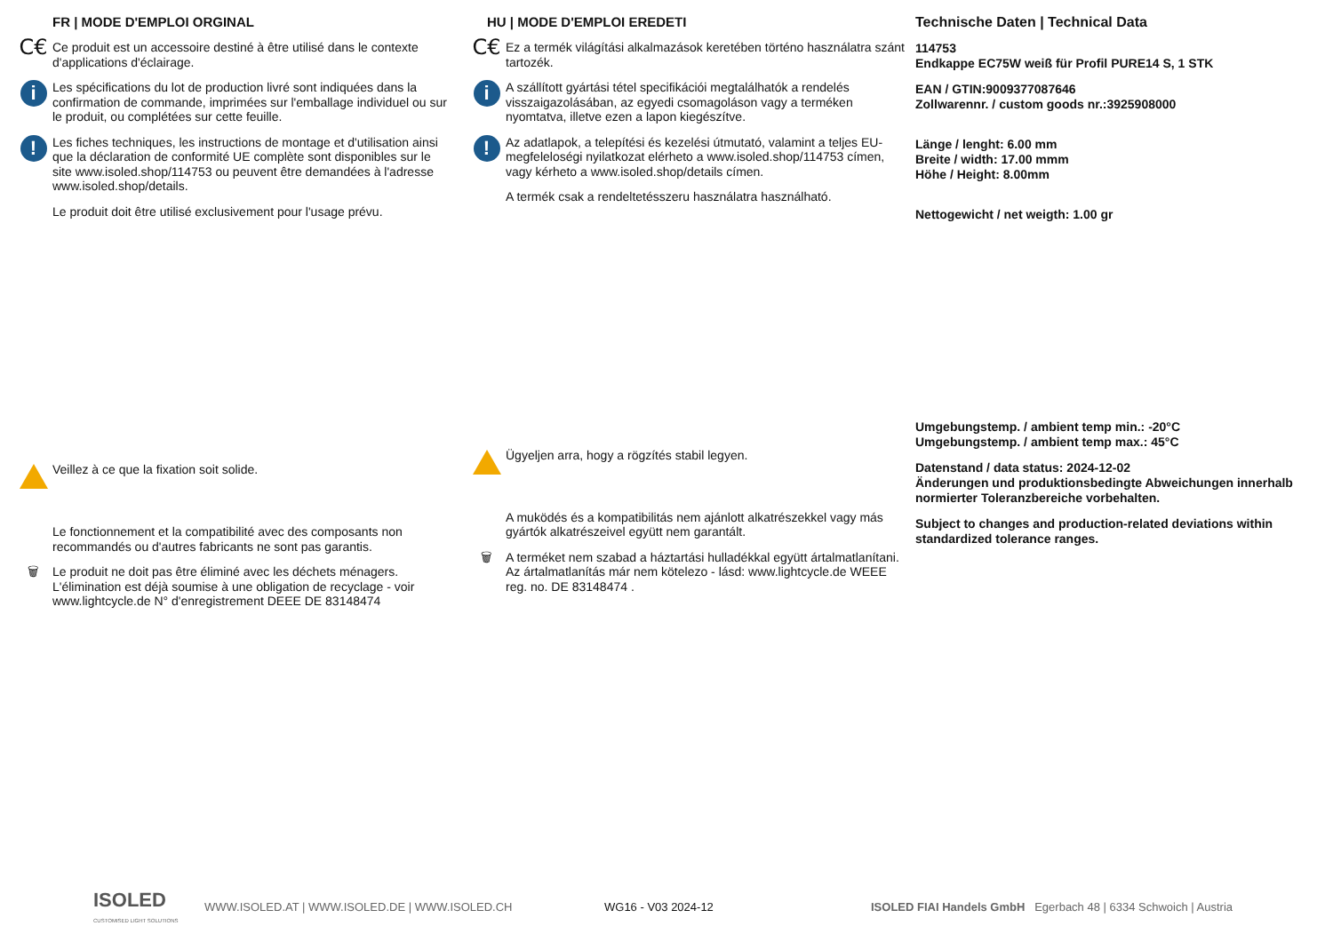FR | MODE D'EMPLOI ORGINAL
C€
Ce produit est un accessoire destiné à être utilisé dans le contexte d'applications d'éclairage.
i
Les spécifications du lot de production livré sont indiquées dans la confirmation de commande, imprimées sur l'emballage individuel ou sur le produit, ou complétées sur cette feuille.
!
Les fiches techniques, les instructions de montage et d'utilisation ainsi que la déclaration de conformité UE complète sont disponibles sur le site www.isoled.shop/114753 ou peuvent être demandées à l'adresse www.isoled.shop/details.
Le produit doit être utilisé exclusivement pour l'usage prévu.
Veillez à ce que la fixation soit solide.
Le fonctionnement et la compatibilité avec des composants non recommandés ou d'autres fabricants ne sont pas garantis.
🗑 Le produit ne doit pas être éliminé avec les déchets ménagers. L'élimination est déjà soumise à une obligation de recyclage - voir www.lightcycle.de N° d'enregistrement DEEE DE 83148474
HU | MODE D'EMPLOI EREDETI
C€
Ez a termék világítási alkalmazások keretében történo használatra szánt tartozék.
i
A szállított gyártási tétel specifikációi megtalálhatók a rendelés visszaigazolásában, az egyedi csomagoláson vagy a terméken nyomtatva, illetve ezen a lapon kiegészítve.
!
Az adatlapok, a telepítési és kezelési útmutató, valamint a teljes EU-megfeleloségi nyilatkozat elérheto a www.isoled.shop/114753 címen, vagy kérheto a www.isoled.shop/details címen.
A termék csak a rendeltetésszeru használatra használható.
Ügyeljen arra, hogy a rögzítés stabil legyen.
A muködés és a kompatibilitás nem ajánlott alkatrészekkel vagy más gyártók alkatrészeivel együtt nem garantált.
🗑 A terméket nem szabad a háztartási hulladékkal együtt ártalmatlanítani. Az ártalmatlanítás már nem kötelezo - lásd: www.lightcycle.de WEEE reg. no. DE 83148474 .
Technische Daten | Technical Data
114753
Endkappe EC75W weiß für Profil PURE14 S, 1 STK
EAN / GTIN:9009377087646
Zollwarennr. / custom goods nr.:3925908000
Länge / lenght: 6.00 mm
Breite / width: 17.00 mmm
Höhe / Height: 8.00mm
Nettogewicht / net weigth: 1.00 gr
Umgebungstemp. / ambient temp min.: -20°C
Umgebungstemp. / ambient temp max.: 45°C
Datenstand / data status: 2024-12-02
Änderungen und produktionsbedingte Abweichungen innerhalb normierter Toleranzbereiche vorbehalten.
Subject to changes and production-related deviations within standardized tolerance ranges.
ISOLED
CUSTOMISED LIGHT SOLUTIONS
WWW.ISOLED.AT | WWW.ISOLED.DE | WWW.ISOLED.CH WG16 - V03 2024-12
ISOLED FIAI Handels GmbH Egerbach 48 | 6334 Schwoich | Austria